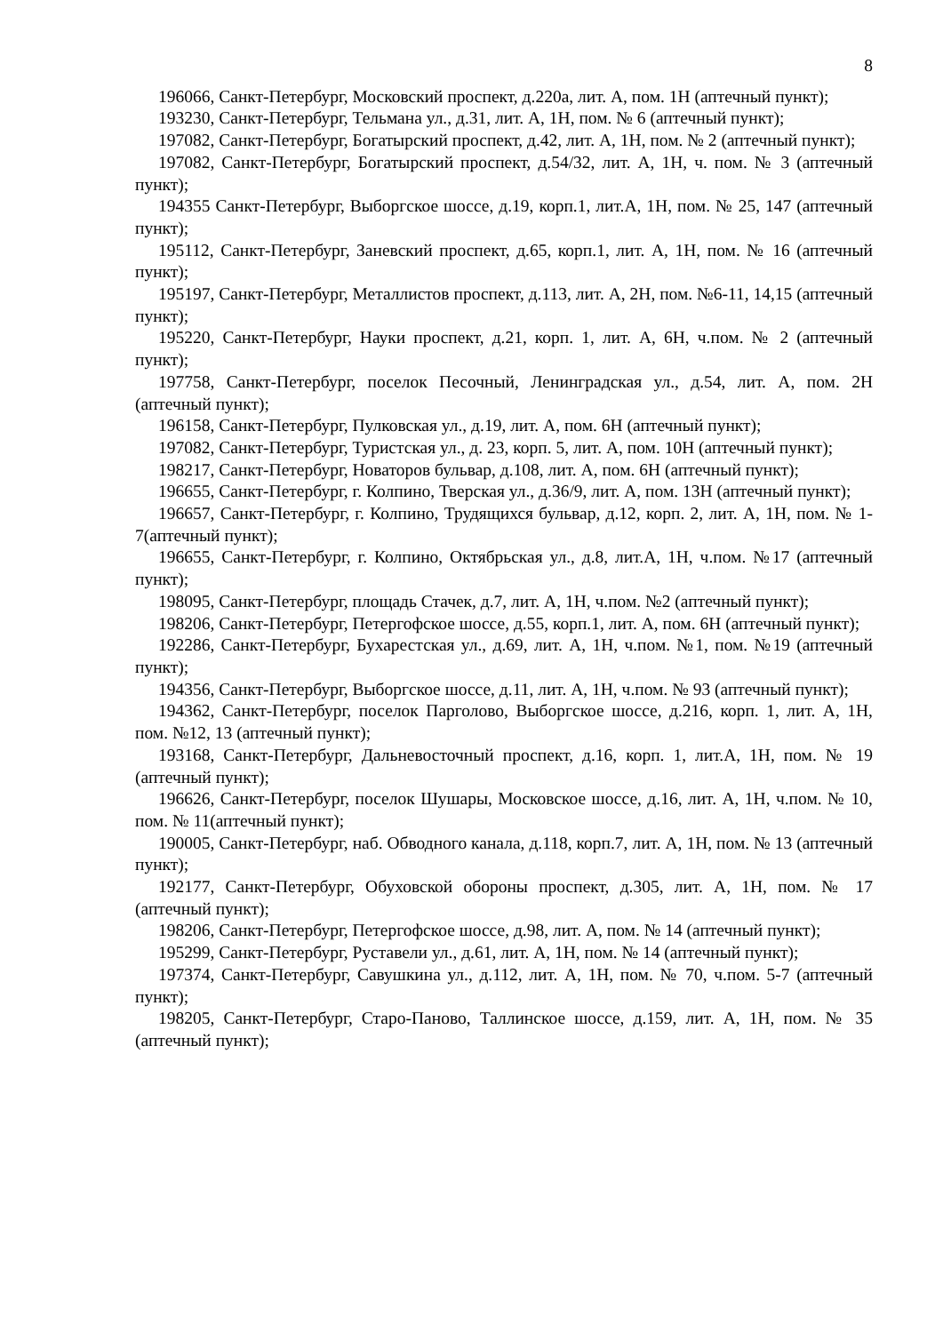8
196066, Санкт-Петербург, Московский проспект, д.220а, лит. А, пом. 1Н (аптечный пункт);
193230, Санкт-Петербург, Тельмана ул., д.31, лит. А, 1Н, пом. № 6 (аптечный пункт);
197082, Санкт-Петербург, Богатырский проспект, д.42, лит. А, 1Н, пом. № 2 (аптечный пункт);
197082, Санкт-Петербург, Богатырский проспект, д.54/32, лит. А, 1Н, ч. пом. № 3 (аптечный пункт);
194355 Санкт-Петербург, Выборгское шоссе, д.19, корп.1, лит.А, 1Н, пом. № 25, 147 (аптечный пункт);
195112, Санкт-Петербург, Заневский проспект, д.65, корп.1, лит. А, 1Н, пом. № 16 (аптечный пункт);
195197, Санкт-Петербург, Металлистов проспект, д.113, лит. А, 2Н, пом. №6-11, 14,15 (аптечный пункт);
195220, Санкт-Петербург, Науки проспект, д.21, корп. 1, лит. А, 6Н, ч.пом. № 2 (аптечный пункт);
197758, Санкт-Петербург, поселок Песочный, Ленинградская ул., д.54, лит. А, пом. 2Н (аптечный пункт);
196158, Санкт-Петербург, Пулковская ул., д.19, лит. А, пом. 6Н (аптечный пункт);
197082, Санкт-Петербург, Туристская ул., д. 23, корп. 5, лит. А, пом. 10Н (аптечный пункт);
198217, Санкт-Петербург, Новаторов бульвар, д.108, лит. А, пом. 6Н (аптечный пункт);
196655, Санкт-Петербург, г. Колпино, Тверская ул., д.36/9, лит. А, пом. 13Н (аптечный пункт);
196657, Санкт-Петербург, г. Колпино, Трудящихся бульвар, д.12, корп. 2, лит. А, 1Н, пом. № 1-7(аптечный пункт);
196655, Санкт-Петербург, г. Колпино, Октябрьская ул., д.8, лит.А, 1Н, ч.пом. №17 (аптечный пункт);
198095, Санкт-Петербург, площадь Стачек, д.7, лит. А, 1Н, ч.пом. №2 (аптечный пункт);
198206, Санкт-Петербург, Петергофское шоссе, д.55, корп.1, лит. А, пом. 6Н (аптечный пункт);
192286, Санкт-Петербург, Бухарестская ул., д.69, лит. А, 1Н, ч.пом. №1, пом. №19 (аптечный пункт);
194356, Санкт-Петербург, Выборгское шоссе, д.11, лит. А, 1Н, ч.пом. № 93 (аптечный пункт);
194362, Санкт-Петербург, поселок Парголово, Выборгское шоссе, д.216, корп. 1, лит. А, 1Н, пом. №12, 13 (аптечный пункт);
193168, Санкт-Петербург, Дальневосточный проспект, д.16, корп. 1, лит.А, 1Н, пом. № 19 (аптечный пункт);
196626, Санкт-Петербург, поселок Шушары, Московское шоссе, д.16, лит. А, 1Н, ч.пом. № 10, пом. № 11(аптечный пункт);
190005, Санкт-Петербург, наб. Обводного канала, д.118, корп.7, лит. А, 1Н, пом. № 13 (аптечный пункт);
192177, Санкт-Петербург, Обуховской обороны проспект, д.305, лит. А, 1Н, пом. № 17 (аптечный пункт);
198206, Санкт-Петербург, Петергофское шоссе, д.98, лит. А, пом. № 14 (аптечный пункт);
195299, Санкт-Петербург, Руставели ул., д.61, лит. А, 1Н, пом. № 14 (аптечный пункт);
197374, Санкт-Петербург, Савушкина ул., д.112, лит. А, 1Н, пом. № 70, ч.пом. 5-7 (аптечный пункт);
198205, Санкт-Петербург, Старо-Паново, Таллинское шоссе, д.159, лит. А, 1Н, пом. № 35 (аптечный пункт);